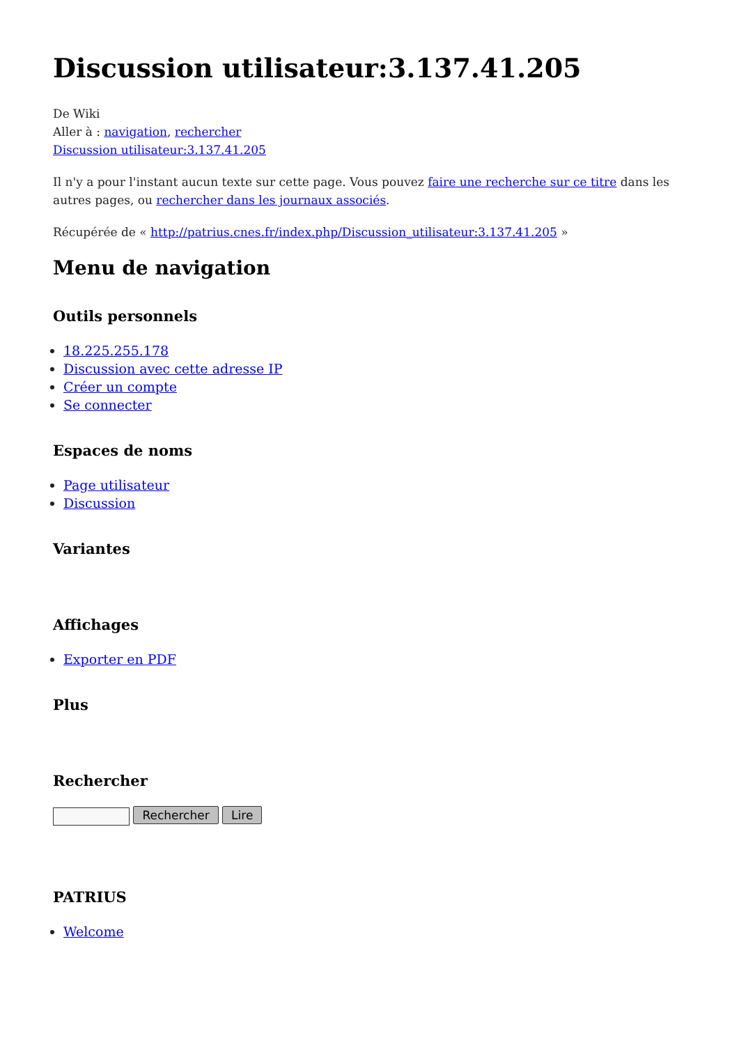Discussion utilisateur:3.137.41.205
De Wiki
Aller à : navigation, rechercher
Discussion utilisateur:3.137.41.205
Il n'y a pour l'instant aucun texte sur cette page. Vous pouvez faire une recherche sur ce titre dans les autres pages, ou rechercher dans les journaux associés.
Récupérée de « http://patrius.cnes.fr/index.php/Discussion_utilisateur:3.137.41.205 »
Menu de navigation
Outils personnels
18.225.255.178
Discussion avec cette adresse IP
Créer un compte
Se connecter
Espaces de noms
Page utilisateur
Discussion
Variantes
Affichages
Exporter en PDF
Plus
Rechercher
Rechercher Lire
PATRIUS
Welcome